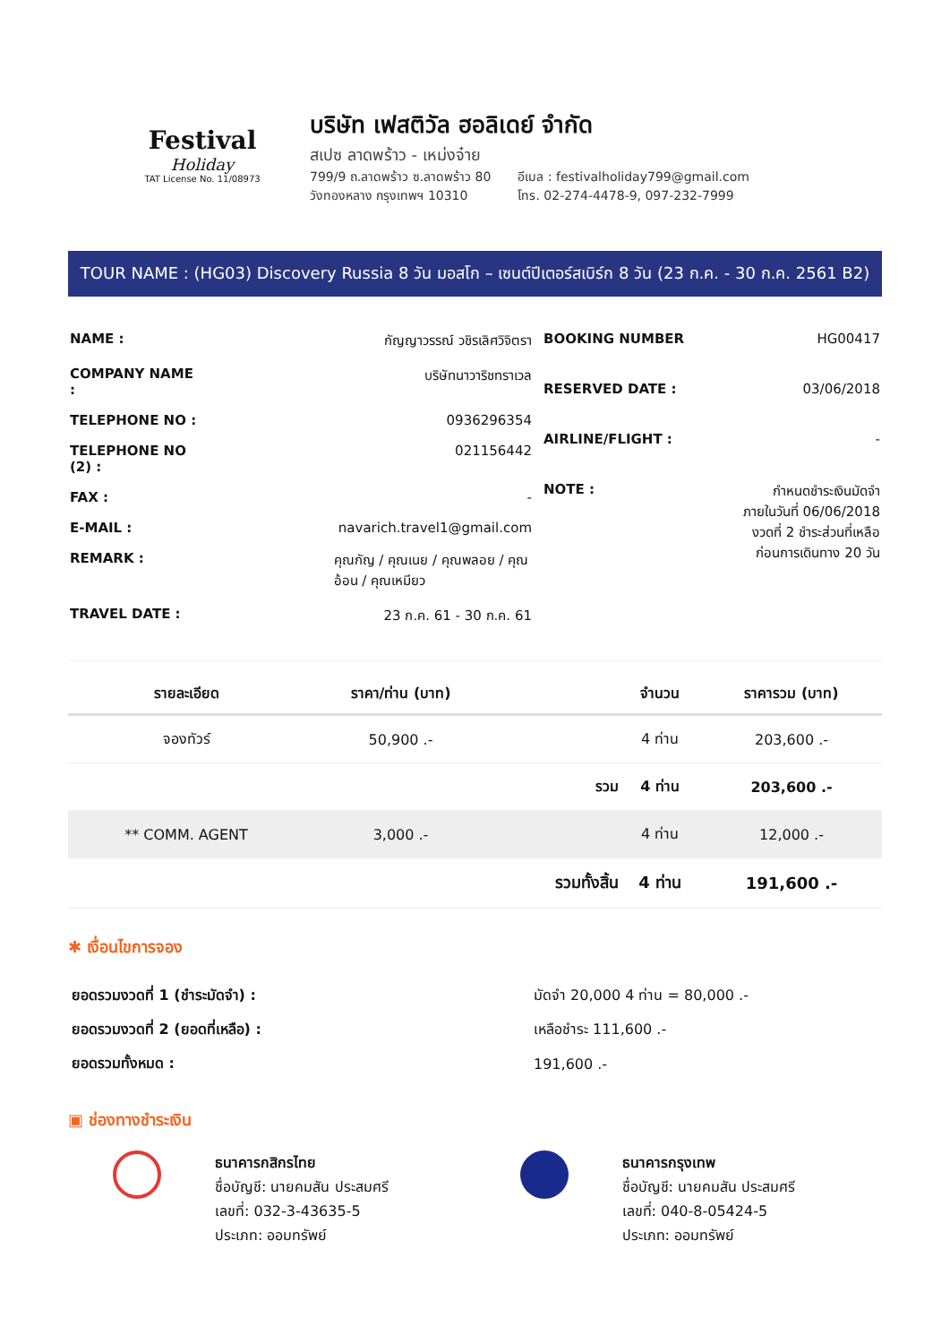Festival
Holiday
TAT License No. 11/08973
บริษัท เฟสติวัล ฮอลิเดย์ จำกัด
สเปซ ลาดพร้าว - เหม่งจ๋าย
799/9 ถ.ลาดพร้าว ซ.ลาดพร้าว 80
วังทองหลาง กรุงเทพฯ 10310
อีเมล : festivalholiday799@gmail.com
โทร. 02-274-4478-9, 097-232-7999
TOUR NAME : (HG03) Discovery Russia 8 วัน มอสโก – เซนต์ปีเตอร์สเบิร์ก 8 วัน (23 ก.ค. - 30 ก.ค. 2561 B2)
| NAME : | กัญญาวรรณ์ วชิรเลิศวิจิตรา |
| COMPANY NAME : | บริษัทนาวาริชทราเวล |
| TELEPHONE NO : | 0936296354 |
| TELEPHONE NO (2) : | 021156442 |
| FAX : | - |
| E-MAIL : | navarich.travel1@gmail.com |
| REMARK : | คุณกัญ / คุณเนย / คุณพลอย / คุณอ้อน / คุณเหมียว |
| TRAVEL DATE : | 23 ก.ค. 61 - 30 ก.ค. 61 |
| BOOKING NUMBER | HG00417 |
| RESERVED DATE : | 03/06/2018 |
| AIRLINE/FLIGHT : | - |
| NOTE : | กำหนดชำระเงินมัดจำ ภายในวันที่ 06/06/2018 งวดที่ 2 ชำระส่วนที่เหลือ ก่อนการเดินทาง 20 วัน |
| รายละเอียด | ราคา/ท่าน (บาท) | | จำนวน | ราคารวม (บาท) |
| --- | --- | --- | --- | --- |
| จองทัวร์ | 50,900 .- | | 4 ท่าน | 203,600 .- |
| | | รวม | 4 ท่าน | 203,600 .- |
| ** COMM. AGENT | 3,000 .- | | 4 ท่าน | 12,000 .- |
| | | รวมทั้งสิ้น | 4 ท่าน | 191,600 .- |
✱ เงื่อนไขการจอง
| ยอดรวมงวดที่ 1 (ชำระมัดจำ) : | มัดจำ 20,000 4 ท่าน = 80,000 .- |
| ยอดรวมงวดที่ 2 (ยอดที่เหลือ) : | เหลือชำระ 111,600 .- |
| ยอดรวมทั้งหมด : | 191,600 .- |
▣ ช่องทางชำระเงิน
ธนาคารกสิกรไทย
ชื่อบัญชี: นายคมสัน ประสมศรี
เลขที่: 032-3-43635-5
ประเภท: ออมทรัพย์
ธนาคารกรุงเทพ
ชื่อบัญชี: นายคมสัน ประสมศรี
เลขที่: 040-8-05424-5
ประเภท: ออมทรัพย์